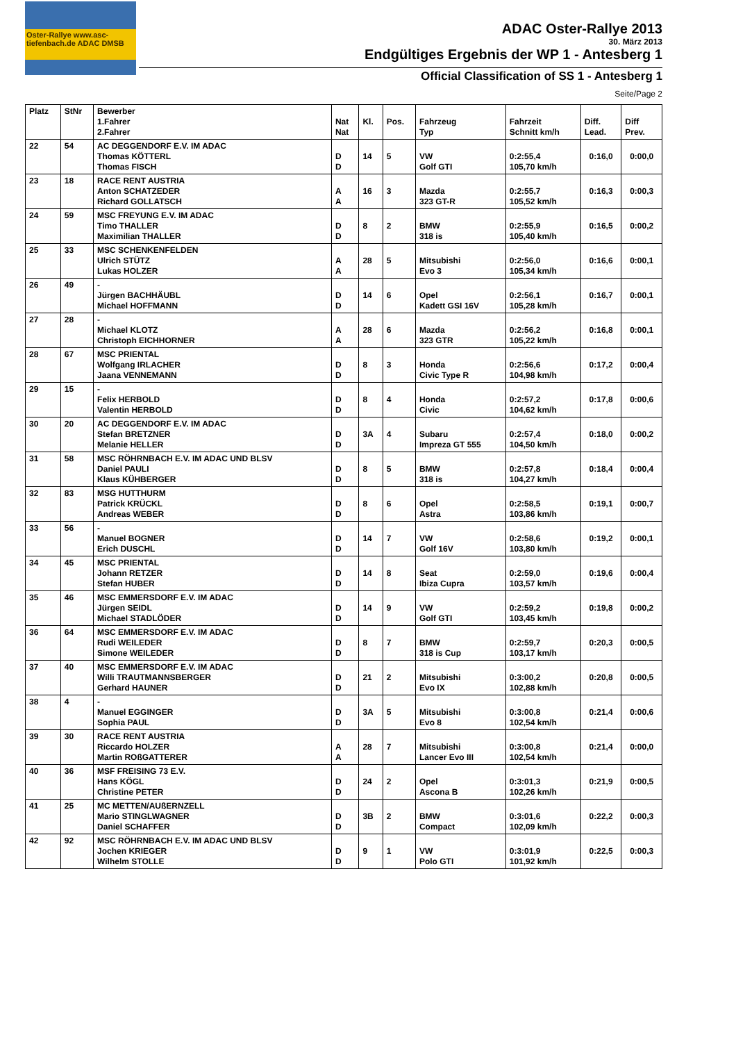Oster-Rallye www.asc-tiefenbach.de ADAC DMSB
ADAC Oster-Rallye 2013
30. März 2013
Endgültiges Ergebnis der WP 1 - Antesberg 1
Official Classification of SS 1 - Antesberg 1
Seite/Page 2
| Platz | StNr | Bewerber 1.Fahrer 2.Fahrer | Nat Nat | Kl. | Pos. | Fahrzeug Typ | Fahrzeit Schnitt km/h | Diff. Lead. | Diff Prev. |
| --- | --- | --- | --- | --- | --- | --- | --- | --- | --- |
| 22 | 54 | AC DEGGENDORF E.V. IM ADAC Thomas KÖTTERL Thomas FISCH | D D | 14 | 5 | VW Golf GTI | 0:2:55,4 105,70 km/h | 0:16,0 | 0:00,0 |
| 23 | 18 | RACE RENT AUSTRIA Anton SCHATZEDER Richard GOLLATSCH | A A | 16 | 3 | Mazda 323 GT-R | 0:2:55,7 105,52 km/h | 0:16,3 | 0:00,3 |
| 24 | 59 | MSC FREYUNG E.V. IM ADAC Timo THALLER Maximilian THALLER | D D | 8 | 2 | BMW 318 is | 0:2:55,9 105,40 km/h | 0:16,5 | 0:00,2 |
| 25 | 33 | MSC SCHENKENFELDEN Ulrich STÜTZ Lukas HOLZER | A A | 28 | 5 | Mitsubishi Evo 3 | 0:2:56,0 105,34 km/h | 0:16,6 | 0:00,1 |
| 26 | 49 | - Jürgen BACHHÄUBL Michael HOFFMANN | D D | 14 | 6 | Opel Kadett GSI 16V | 0:2:56,1 105,28 km/h | 0:16,7 | 0:00,1 |
| 27 | 28 | - Michael KLOTZ Christoph EICHHORNER | A A | 28 | 6 | Mazda 323 GTR | 0:2:56,2 105,22 km/h | 0:16,8 | 0:00,1 |
| 28 | 67 | MSC PRIENTAL Wolfgang IRLACHER Jaana VENNEMANN | D D | 8 | 3 | Honda Civic Type R | 0:2:56,6 104,98 km/h | 0:17,2 | 0:00,4 |
| 29 | 15 | - Felix HERBOLD Valentin HERBOLD | D D | 8 | 4 | Honda Civic | 0:2:57,2 104,62 km/h | 0:17,8 | 0:00,6 |
| 30 | 20 | AC DEGGENDORF E.V. IM ADAC Stefan BRETZNER Melanie HELLER | D D | 3A | 4 | Subaru Impreza GT 555 | 0:2:57,4 104,50 km/h | 0:18,0 | 0:00,2 |
| 31 | 58 | MSC RÖHRNBACH E.V. IM ADAC UND BLSV Daniel PAULI Klaus KÜHBERGER | D D | 8 | 5 | BMW 318 is | 0:2:57,8 104,27 km/h | 0:18,4 | 0:00,4 |
| 32 | 83 | MSG HUTTHURM Patrick KRÜCKL Andreas WEBER | D D | 8 | 6 | Opel Astra | 0:2:58,5 103,86 km/h | 0:19,1 | 0:00,7 |
| 33 | 56 | - Manuel BOGNER Erich DUSCHL | D D | 14 | 7 | VW Golf 16V | 0:2:58,6 103,80 km/h | 0:19,2 | 0:00,1 |
| 34 | 45 | MSC PRIENTAL Johann RETZER Stefan HUBER | D D | 14 | 8 | Seat Ibiza Cupra | 0:2:59,0 103,57 km/h | 0:19,6 | 0:00,4 |
| 35 | 46 | MSC EMMERSDORF E.V. IM ADAC Jürgen SEIDL Michael STADLÖDER | D D | 14 | 9 | VW Golf GTI | 0:2:59,2 103,45 km/h | 0:19,8 | 0:00,2 |
| 36 | 64 | MSC EMMERSDORF E.V. IM ADAC Rudi WEILEDER Simone WEILEDER | D D | 8 | 7 | BMW 318 is Cup | 0:2:59,7 103,17 km/h | 0:20,3 | 0:00,5 |
| 37 | 40 | MSC EMMERSDORF E.V. IM ADAC Willi TRAUTMANNSBERGER Gerhard HAUNER | D D | 21 | 2 | Mitsubishi Evo IX | 0:3:00,2 102,88 km/h | 0:20,8 | 0:00,5 |
| 38 | 4 | - Manuel EGGINGER Sophia PAUL | D D | 3A | 5 | Mitsubishi Evo 8 | 0:3:00,8 102,54 km/h | 0:21,4 | 0:00,6 |
| 39 | 30 | RACE RENT AUSTRIA Riccardo HOLZER Martin ROßGATTERER | A A | 28 | 7 | Mitsubishi Lancer Evo III | 0:3:00,8 102,54 km/h | 0:21,4 | 0:00,0 |
| 40 | 36 | MSF FREISING 73 E.V. Hans KÖGL Christine PETER | D D | 24 | 2 | Opel Ascona B | 0:3:01,3 102,26 km/h | 0:21,9 | 0:00,5 |
| 41 | 25 | MC METTEN/AUßERNZELL Mario STINGLWAGNER Daniel SCHAFFER | D D | 3B | 2 | BMW Compact | 0:3:01,6 102,09 km/h | 0:22,2 | 0:00,3 |
| 42 | 92 | MSC RÖHRNBACH E.V. IM ADAC UND BLSV Jochen KRIEGER Wilhelm STOLLE | D D | 9 | 1 | VW Polo GTI | 0:3:01,9 101,92 km/h | 0:22,5 | 0:00,3 |